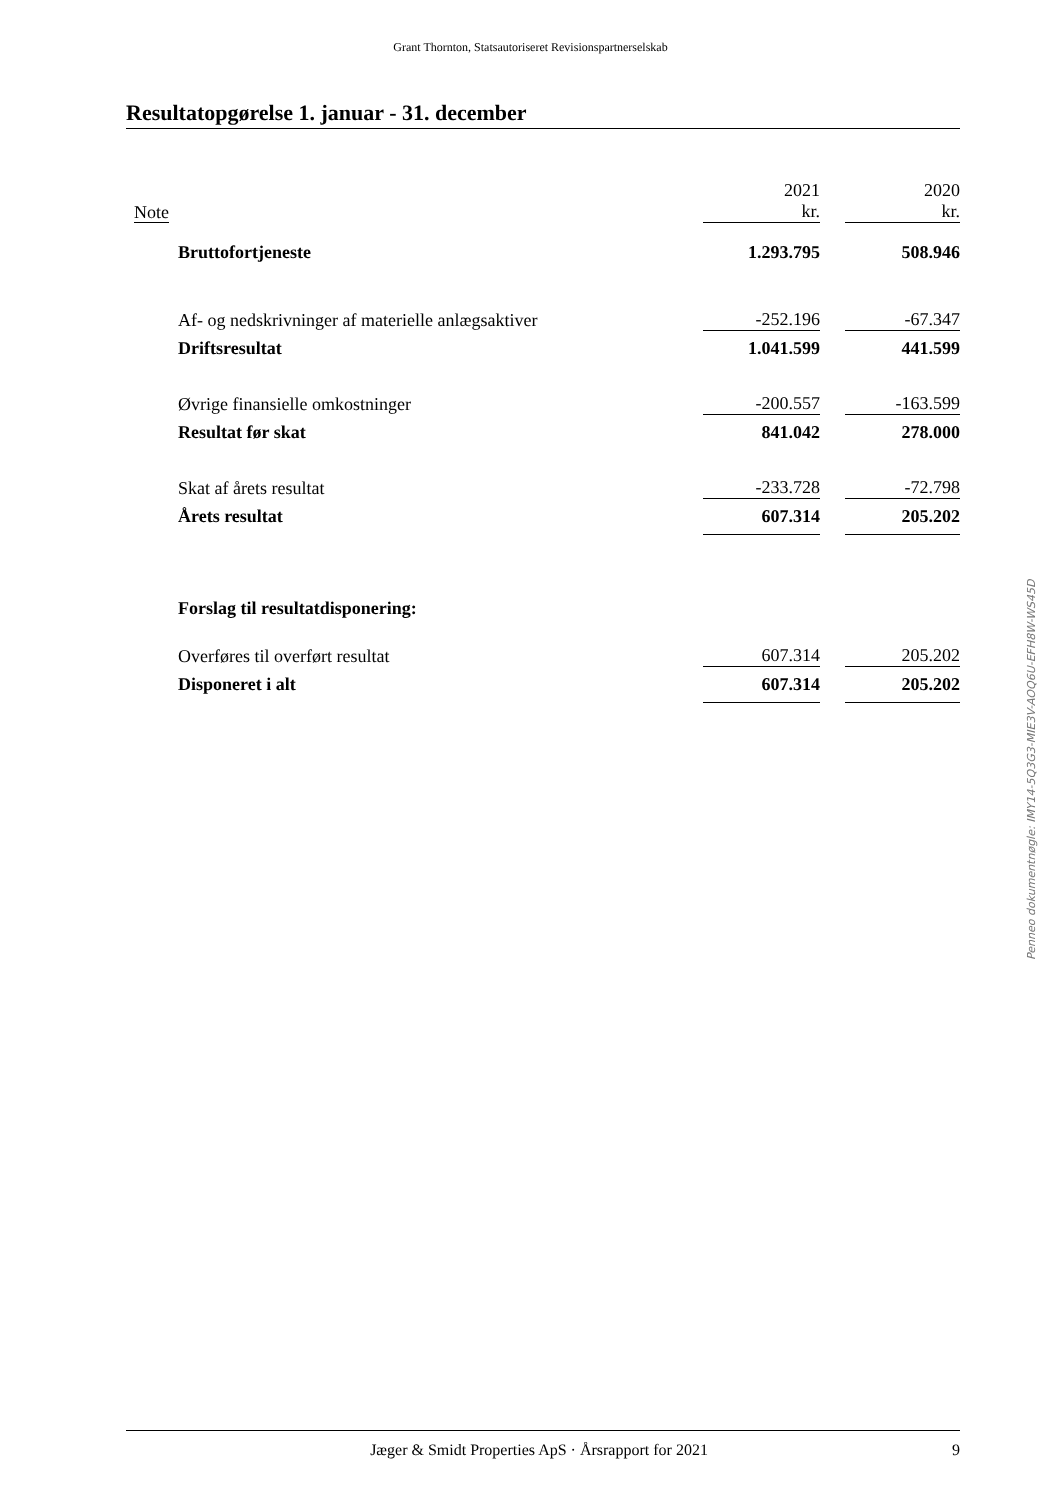Grant Thornton, Statsautoriseret Revisionspartnerselskab
Resultatopgørelse 1. januar - 31. december
| Note | | 2021 kr. | | 2020 kr. |
| --- | --- | --- | --- | --- |
| | Bruttofortjeneste | 1.293.795 | | 508.946 |
| | Af- og nedskrivninger af materielle anlægsaktiver | -252.196 | | -67.347 |
| | Driftsresultat | 1.041.599 | | 441.599 |
| | Øvrige finansielle omkostninger | -200.557 | | -163.599 |
| | Resultat før skat | 841.042 | | 278.000 |
| | Skat af årets resultat | -233.728 | | -72.798 |
| | Årets resultat | 607.314 | | 205.202 |
| | Forslag til resultatdisponering: | | | |
| | Overføres til overført resultat | 607.314 | | 205.202 |
| | Disponeret i alt | 607.314 | | 205.202 |
Penneo dokumentnøgle: IMY14-5Q3G3-MIE3V-AOQ6U-EFH8W-WS45D
Jæger & Smidt Properties ApS · Årsrapport for 2021 9